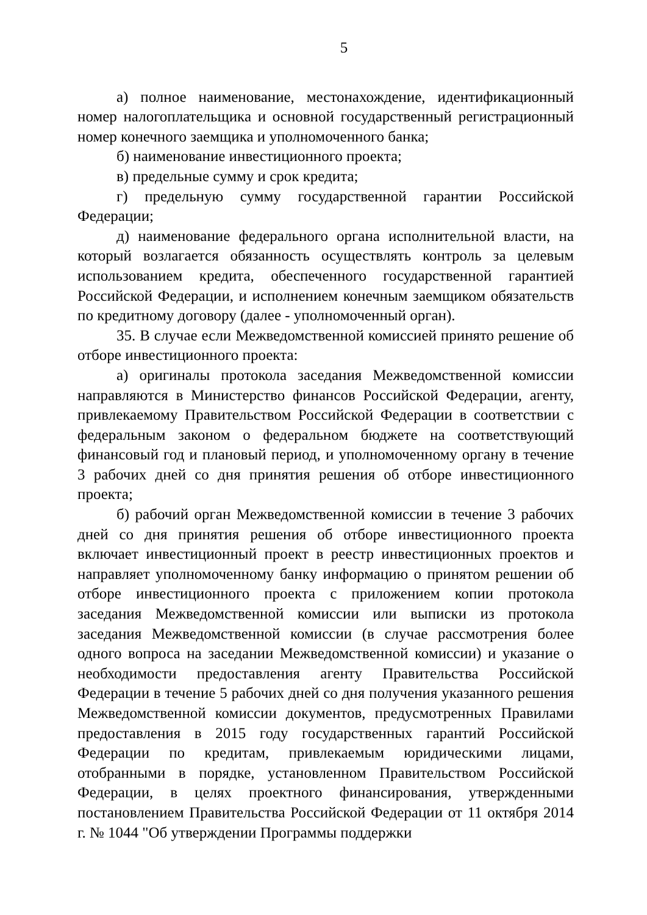5
а) полное наименование, местонахождение, идентификационный номер налогоплательщика и основной государственный регистрационный номер конечного заемщика и уполномоченного банка;
б) наименование инвестиционного проекта;
в) предельные сумму и срок кредита;
г) предельную сумму государственной гарантии Российской Федерации;
д) наименование федерального органа исполнительной власти, на который возлагается обязанность осуществлять контроль за целевым использованием кредита, обеспеченного государственной гарантией Российской Федерации, и исполнением конечным заемщиком обязательств по кредитному договору (далее - уполномоченный орган).
35. В случае если Межведомственной комиссией принято решение об отборе инвестиционного проекта:
а) оригиналы протокола заседания Межведомственной комиссии направляются в Министерство финансов Российской Федерации, агенту, привлекаемому Правительством Российской Федерации в соответствии с федеральным законом о федеральном бюджете на соответствующий финансовый год и плановый период, и уполномоченному органу в течение 3 рабочих дней со дня принятия решения об отборе инвестиционного проекта;
б) рабочий орган Межведомственной комиссии в течение 3 рабочих дней со дня принятия решения об отборе инвестиционного проекта включает инвестиционный проект в реестр инвестиционных проектов и направляет уполномоченному банку информацию о принятом решении об отборе инвестиционного проекта с приложением копии протокола заседания Межведомственной комиссии или выписки из протокола заседания Межведомственной комиссии (в случае рассмотрения более одного вопроса на заседании Межведомственной комиссии) и указание о необходимости предоставления агенту Правительства Российской Федерации в течение 5 рабочих дней со дня получения указанного решения Межведомственной комиссии документов, предусмотренных Правилами предоставления в 2015 году государственных гарантий Российской Федерации по кредитам, привлекаемым юридическими лицами, отобранными в порядке, установленном Правительством Российской Федерации, в целях проектного финансирования, утвержденными постановлением Правительства Российской Федерации от 11 октября 2014 г. № 1044 "Об утверждении Программы поддержки